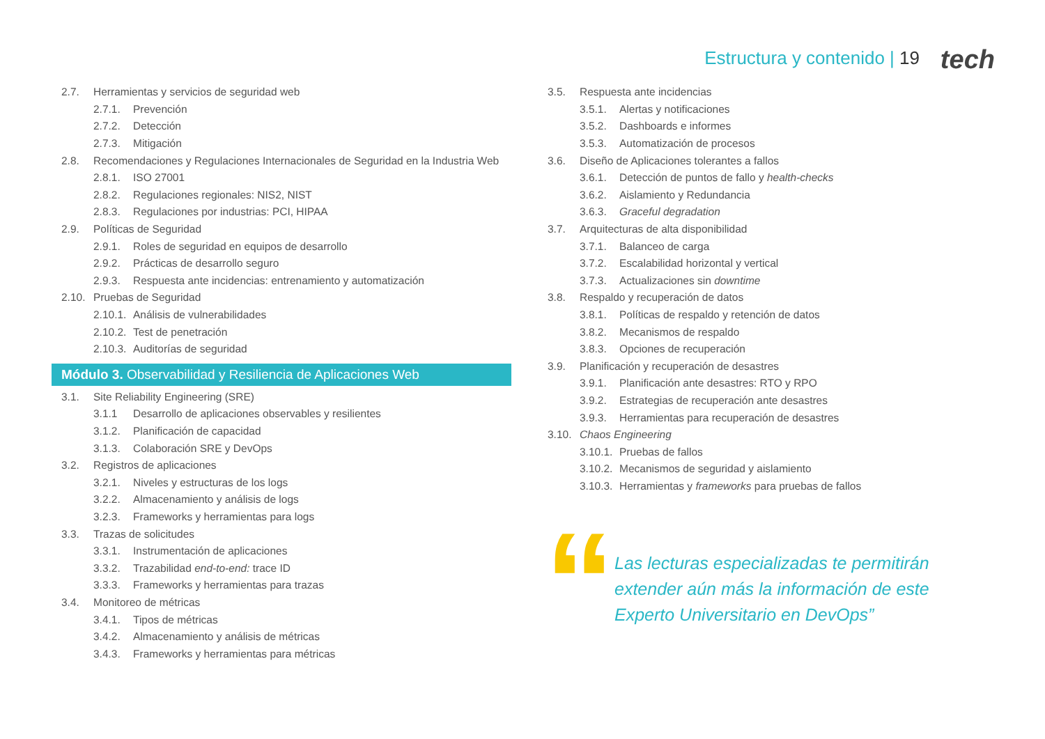Estructura y contenido | 19 tech
2.7. Herramientas y servicios de seguridad web
2.7.1. Prevención
2.7.2. Detección
2.7.3. Mitigación
2.8. Recomendaciones y Regulaciones Internacionales de Seguridad en la Industria Web
2.8.1. ISO 27001
2.8.2. Regulaciones regionales: NIS2, NIST
2.8.3. Regulaciones por industrias: PCI, HIPAA
2.9. Políticas de Seguridad
2.9.1. Roles de seguridad en equipos de desarrollo
2.9.2. Prácticas de desarrollo seguro
2.9.3. Respuesta ante incidencias: entrenamiento y automatización
2.10. Pruebas de Seguridad
2.10.1. Análisis de vulnerabilidades
2.10.2. Test de penetración
2.10.3. Auditorías de seguridad
Módulo 3. Observabilidad y Resiliencia de Aplicaciones Web
3.1. Site Reliability Engineering (SRE)
3.1.1 Desarrollo de aplicaciones observables y resilientes
3.1.2. Planificación de capacidad
3.1.3. Colaboración SRE y DevOps
3.2. Registros de aplicaciones
3.2.1. Niveles y estructuras de los logs
3.2.2. Almacenamiento y análisis de logs
3.2.3. Frameworks y herramientas para logs
3.3. Trazas de solicitudes
3.3.1. Instrumentación de aplicaciones
3.3.2. Trazabilidad end-to-end: trace ID
3.3.3. Frameworks y herramientas para trazas
3.4. Monitoreo de métricas
3.4.1. Tipos de métricas
3.4.2. Almacenamiento y análisis de métricas
3.4.3. Frameworks y herramientas para métricas
3.5. Respuesta ante incidencias
3.5.1. Alertas y notificaciones
3.5.2. Dashboards e informes
3.5.3. Automatización de procesos
3.6. Diseño de Aplicaciones tolerantes a fallos
3.6.1. Detección de puntos de fallo y health-checks
3.6.2. Aislamiento y Redundancia
3.6.3. Graceful degradation
3.7. Arquitecturas de alta disponibilidad
3.7.1. Balanceo de carga
3.7.2. Escalabilidad horizontal y vertical
3.7.3. Actualizaciones sin downtime
3.8. Respaldo y recuperación de datos
3.8.1. Políticas de respaldo y retención de datos
3.8.2. Mecanismos de respaldo
3.8.3. Opciones de recuperación
3.9. Planificación y recuperación de desastres
3.9.1. Planificación ante desastres: RTO y RPO
3.9.2. Estrategias de recuperación ante desastres
3.9.3. Herramientas para recuperación de desastres
3.10. Chaos Engineering
3.10.1. Pruebas de fallos
3.10.2. Mecanismos de seguridad y aislamiento
3.10.3. Herramientas y frameworks para pruebas de fallos
“
Las lecturas especializadas te permitirán extender aún más la información de este Experto Universitario en DevOps”